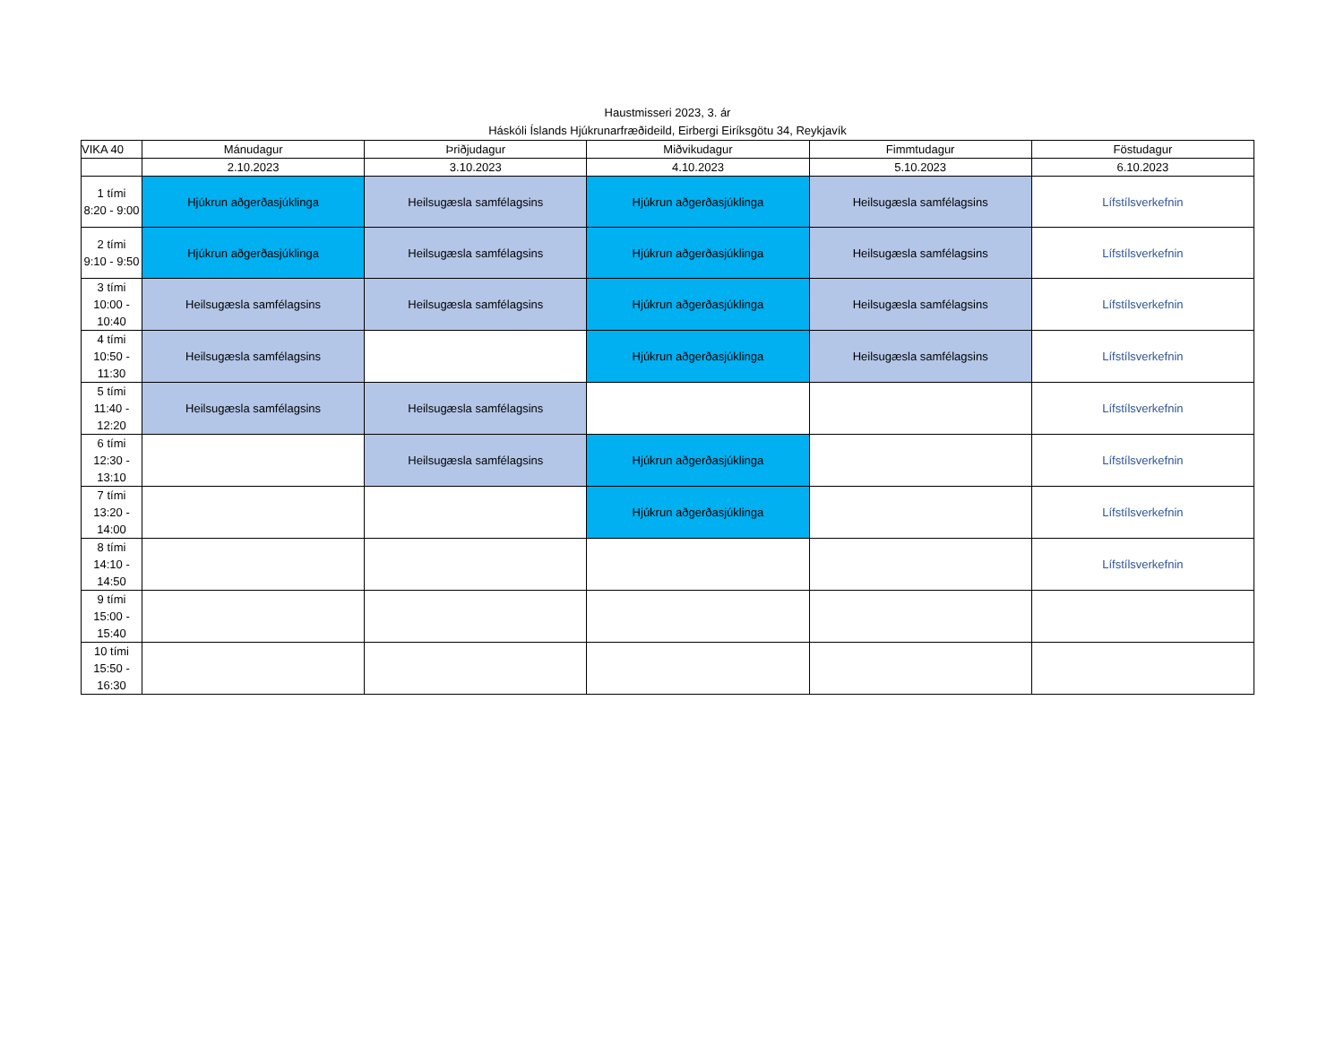Haustmisseri 2023, 3. ár
Háskóli Íslands Hjúkrunarfræðideild, Eirbergi Eiríksgötu 34, Reykjavík
| VIKA 40 | Mánudagur | Þriðjudagur | Miðvikudagur | Fimmtudagur | Föstudagur |
| --- | --- | --- | --- | --- | --- |
| | 2.10.2023 | 3.10.2023 | 4.10.2023 | 5.10.2023 | 6.10.2023 |
| 1 tími 8:20 - 9:00 | Hjúkrun aðgerðasjúklinga | Heilsugæsla samfélagsins | Hjúkrun aðgerðasjúklinga | Heilsugæsla samfélagsins | Lífstílsverkefnin |
| 2 tími 9:10 - 9:50 | Hjúkrun aðgerðasjúklinga | Heilsugæsla samfélagsins | Hjúkrun aðgerðasjúklinga | Heilsugæsla samfélagsins | Lífstílsverkefnin |
| 3 tími 10:00 - 10:40 | Heilsugæsla samfélagsins | Heilsugæsla samfélagsins | Hjúkrun aðgerðasjúklinga | Heilsugæsla samfélagsins | Lífstílsverkefnin |
| 4 tími 10:50 - 11:30 | Heilsugæsla samfélagsins | | Hjúkrun aðgerðasjúklinga | Heilsugæsla samfélagsins | Lífstílsverkefnin |
| 5 tími 11:40 - 12:20 | Heilsugæsla samfélagsins | Heilsugæsla samfélagsins | | | Lífstílsverkefnin |
| 6 tími 12:30 - 13:10 | | Heilsugæsla samfélagsins | Hjúkrun aðgerðasjúklinga | | Lífstílsverkefnin |
| 7 tími 13:20 - 14:00 | | | Hjúkrun aðgerðasjúklinga | | Lífstílsverkefnin |
| 8 tími 14:10 - 14:50 | | | | | Lífstílsverkefnin |
| 9 tími 15:00 - 15:40 | | | | | |
| 10 tími 15:50 - 16:30 | | | | | |